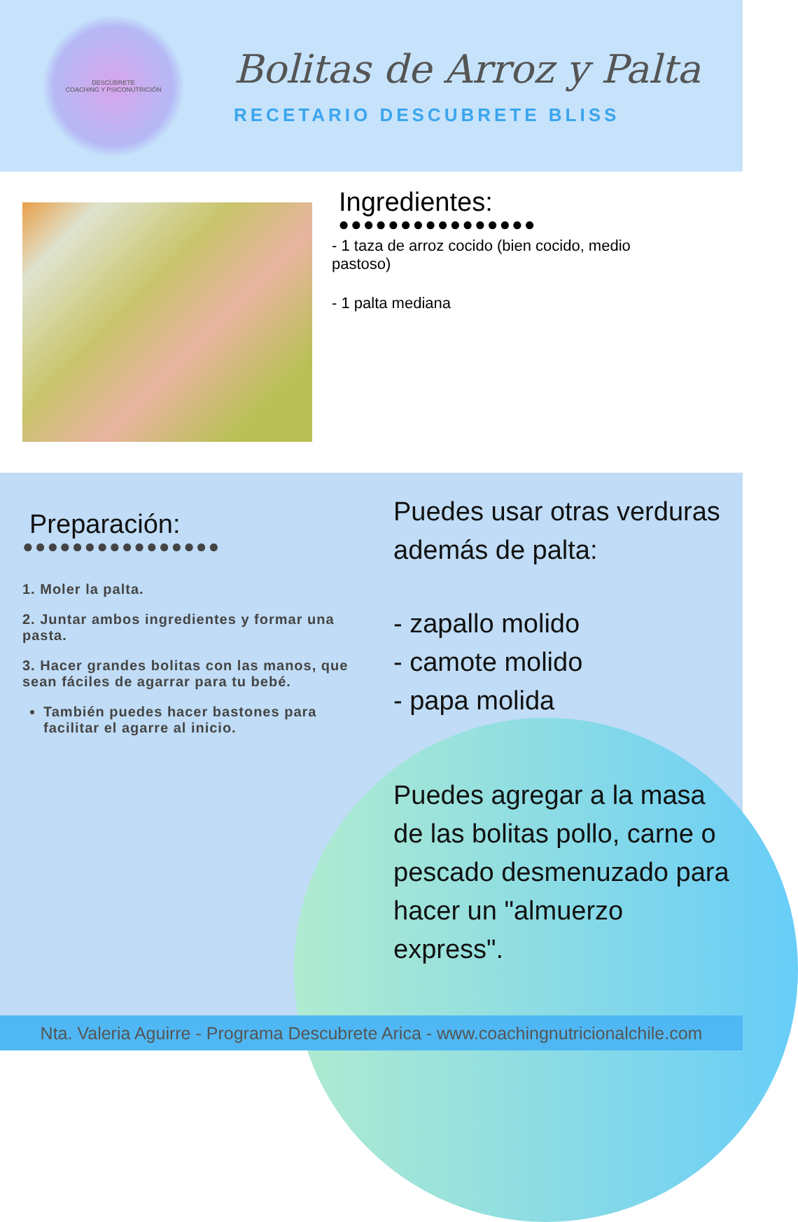DESCÚBRETE
COACHING Y PSICONUTRICIÓN
Bolitas de Arroz y Palta
RECETARIO DESCUBRETE BLISS
Ingredientes:
●●●●●●●●●●●●●●●●
- 1 taza de arroz cocido (bien cocido, medio pastoso)
- 1 palta mediana
Preparación:
●●●●●●●●●●●●●●●●
1. Moler la palta.
2. Juntar ambos ingredientes y formar una pasta.
3. Hacer grandes bolitas con las manos, que sean fáciles de agarrar para tu bebé.
También puedes hacer bastones para facilitar el agarre al inicio.
Puedes usar otras verduras además de palta:
- zapallo molido
- camote molido
- papa molida
Puedes agregar a la masa de las bolitas pollo, carne o pescado desmenuzado para hacer un "almuerzo express".
Nta. Valeria Aguirre - Programa Descubrete Arica - www.coachingnutricionalchile.com